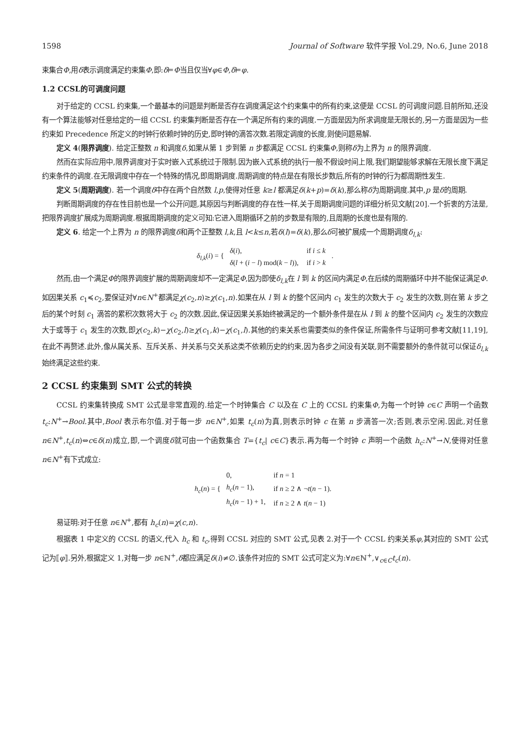1598 Journal of Software 软件学报 Vol.29, No.6, June 2018
束集合Φ,用δ表示调度满足约束集Φ,即:δ⊨Φ当且仅当∀φ∈Φ,δ⊨φ.
1.2 CCSL的可调度问题
对于给定的 CCSL 约束集,一个最基本的问题是判断是否存在调度满足这个约束集中的所有约束,这便是 CCSL 的可调度问题.目前所知,还没有一个算法能够对任意给定的一组 CCSL 约束集判断是否存在一个满足所有约束的调度.一方面是因为所求调度是无限长的,另一方面是因为一些约束如 Precedence 所定义的时钟行依赖时钟的历史,即时钟的滴答次数.若限定调度的长度,则使问题易解.
定义 4(限界调度). 给定正整数 n 和调度δ,如果从第 1 步到第 n 步都满足 CCSL 约束集Φ,则称δ为上界为 n 的限界调度.
然而在实际应用中,限界调度对于实时嵌入式系统过于限制.因为嵌入式系统的执行一般不假设时间上限,我们期望能够求解在无限长度下满足约束条件的调度.在无限调度中存在一个特殊的情况,即周期调度.周期调度的特点是在有限长步数后,所有的时钟的行为都周期性发生.
定义 5(周期调度). 若一个调度δ中存在两个自然数 l,p,使得对任意 k≥l 都满足δ(k+p)=δ(k),那么称δ为周期调度.其中,p 是δ的周期.
判断周期调度的存在性目前也是一个公开问题,其原因与判断调度的存在性一样,关于周期调度问题的详细分析见文献[20].一个折衷的方法是,把限界调度扩展成为周期调度.根据周期调度的定义可知:它进入周期循环之前的步数是有限的,且周期的长度也是有限的.
定义 6. 给定一个上界为 n 的限界调度δ和两个正整数 l,k,且 l<k≤n,若δ(l)=δ(k),那么δ可被扩展成一个周期调度δ<sub>l,k</sub>:
δ<sub>l,k</sub>(i) = {
| δ ( i ), | if i ≤ k |
| δ ( l + ( i − l ) mod( k − l )), | if i > k |
.
然而,由一个满足Φ的限界调度扩展的周期调度却不一定满足Φ,因为即使δ<sub>l,k</sub>在 l 到 k 的区间内满足Φ,在后续的周期循环中并不能保证满足Φ.如因果关系 c<sub>1</sub>≼c<sub>2</sub>,要保证对∀n∈N<sup>+</sup>都满足χ(c<sub>2</sub>,n)≥χ(c<sub>1</sub>,n).如果在从 l 到 k 的整个区间内 c<sub>1</sub> 发生的次数大于 c<sub>2</sub> 发生的次数,则在第 k 步之后的某个时刻 c<sub>1</sub> 滴答的累积次数将大于 c<sub>2</sub> 的次数.因此,保证因果关系始终被满足的一个额外条件是在从 l 到 k 的整个区间内 c<sub>2</sub> 发生的次数应大于或等于 c<sub>1</sub> 发生的次数,即χ(c<sub>2</sub>,k)−χ(c<sub>2</sub>,l)≥χ(c<sub>1</sub>,k)−χ(c<sub>1</sub>,l).其他的约束关系也需要类似的条件保证,所需条件与证明可参考文献[11,19],在此不再赘述.此外,像从属关系、互斥关系、并关系与交关系这类不依赖历史的约束,因为各步之间没有关联,则不需要额外的条件就可以保证δ<sub>l,k</sub>始终满足这些约束.
2 CCSL 约束集到 SMT 公式的转换
CCSL 约束集转换成 SMT 公式是非常直观的.给定一个时钟集合 C 以及在 C 上的 CCSL 约束集Φ,为每一个时钟 c∈C 声明一个函数 t<sub>c</sub>:N<sup>+</sup>→Bool.其中,Bool 表示布尔值.对于每一步 n∈N<sup>+</sup>,如果 t<sub>c</sub>(n)为真,则表示时钟 c 在第 n 步滴答一次;否则,表示空闲.因此,对任意 n∈N<sup>+</sup>,t<sub>c</sub>(n)⇔c∈δ(n)成立,即,一个调度δ就可由一个函数集合 T={t<sub>c</sub>| c∈C}表示.再为每一个时钟 c 声明一个函数 h<sub>c</sub>:N<sup>+</sup>→N,使得对任意 n∈N<sup>+</sup>有下式成立:
h<sub>c</sub>(n) = {
| 0, | if n = 1 |
| h<sub>c</sub>( n − 1), | if n ≥ 2 ∧ ¬ t ( n − 1). |
| h<sub>c</sub>( n − 1) + 1, | if n ≥ 2 ∧ t ( n − 1) |
易证明:对于任意 n∈N<sup>+</sup>,都有 h<sub>c</sub>(n)=χ(c,n).
根据表 1 中定义的 CCSL 的语义,代入 h<sub>c</sub> 和 t<sub>c</sub>,得到 CCSL 对应的 SMT 公式,见表 2.对于一个 CCSL 约束关系φ,其对应的 SMT 公式记为⟦φ⟧.另外,根据定义 1,对每一步 n∈ℕ<sup>+</sup>,δ都应满足δ(i)≠∅.该条件对应的 SMT 公式可定义为:∀n∈ℕ<sup>+</sup>,∨<sub>c∈C</sub>t<sub>c</sub>(n).